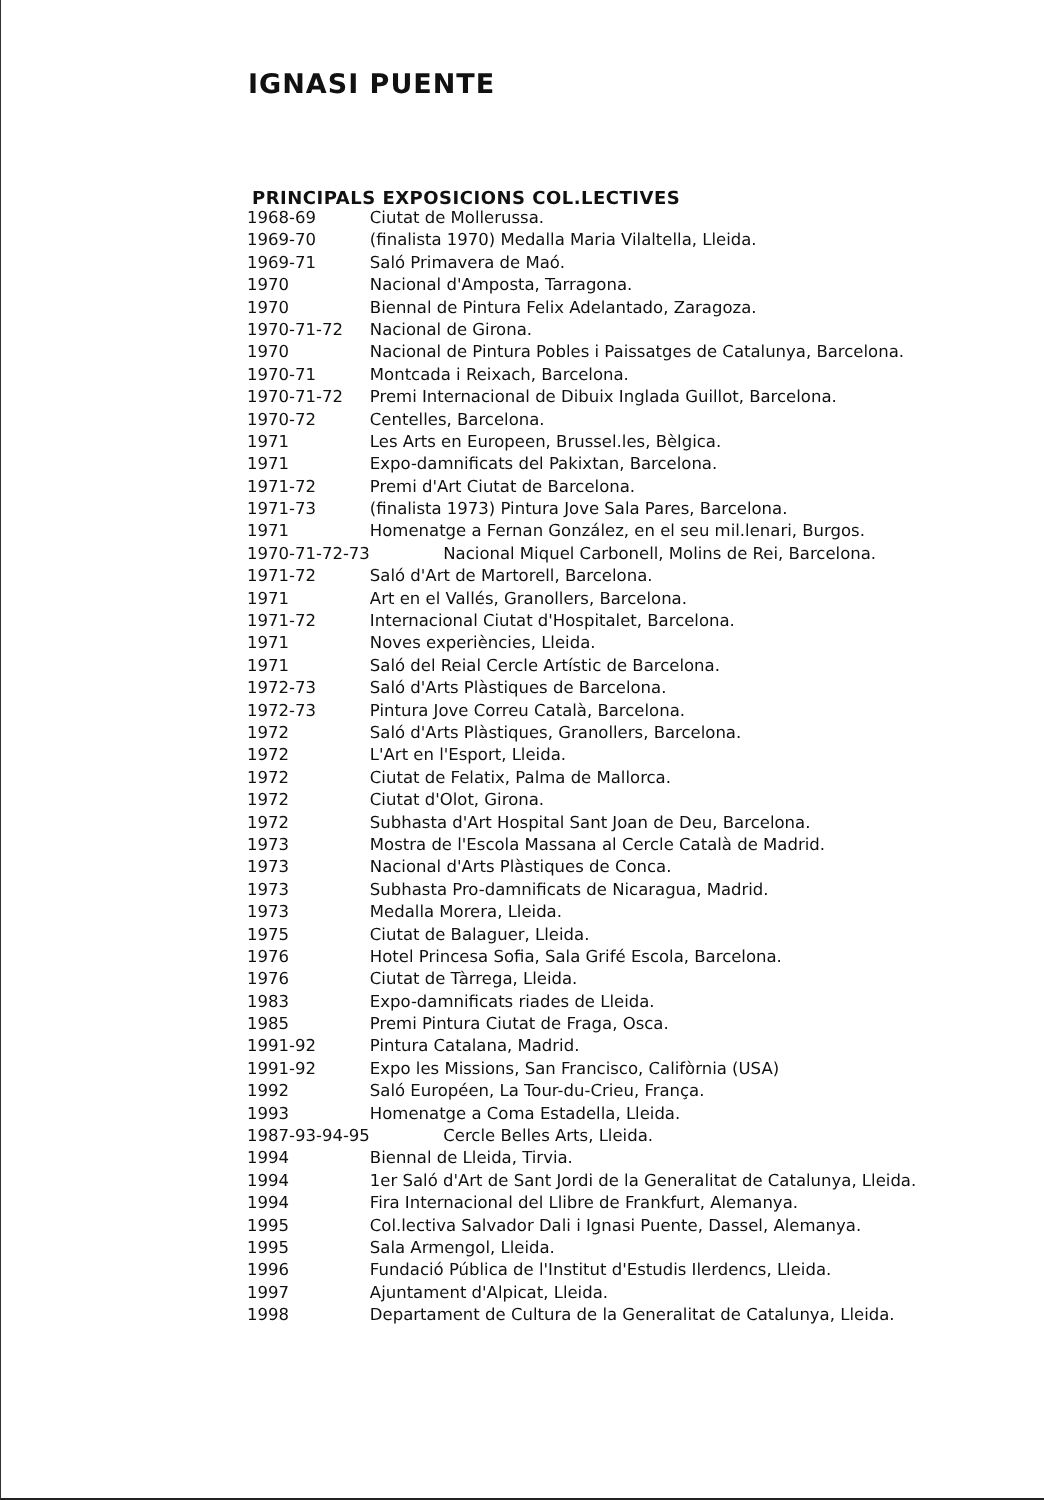IGNASI PUENTE
PRINCIPALS EXPOSICIONS COL.LECTIVES
| 1968-69 | Ciutat de Mollerussa. |
| 1969-70 | (finalista 1970) Medalla Maria Vilaltella, Lleida. |
| 1969-71 | Saló Primavera de Maó. |
| 1970 | Nacional d'Amposta, Tarragona. |
| 1970 | Biennal de Pintura Felix Adelantado, Zaragoza. |
| 1970-71-72 | Nacional de Girona. |
| 1970 | Nacional de Pintura Pobles i Paissatges de Catalunya, Barcelona. |
| 1970-71 | Montcada i Reixach, Barcelona. |
| 1970-71-72 | Premi Internacional de Dibuix Inglada Guillot, Barcelona. |
| 1970-72 | Centelles, Barcelona. |
| 1971 | Les Arts en Europeen, Brussel.les, Bèlgica. |
| 1971 | Expo-damnificats del Pakixtan, Barcelona. |
| 1971-72 | Premi d'Art Ciutat de Barcelona. |
| 1971-73 | (finalista 1973) Pintura Jove Sala Pares, Barcelona. |
| 1971 | Homenatge a Fernan González, en el seu mil.lenari, Burgos. |
| 1970-71-72-73 | Nacional Miquel Carbonell, Molins de Rei, Barcelona. |
| 1971-72 | Saló d'Art de Martorell, Barcelona. |
| 1971 | Art en el Vallés, Granollers, Barcelona. |
| 1971-72 | Internacional Ciutat d'Hospitalet, Barcelona. |
| 1971 | Noves experiències, Lleida. |
| 1971 | Saló del Reial Cercle Artístic de Barcelona. |
| 1972-73 | Saló d'Arts Plàstiques de Barcelona. |
| 1972-73 | Pintura Jove Correu Català, Barcelona. |
| 1972 | Saló d'Arts Plàstiques, Granollers, Barcelona. |
| 1972 | L'Art en l'Esport, Lleida. |
| 1972 | Ciutat de Felatix, Palma de Mallorca. |
| 1972 | Ciutat d'Olot, Girona. |
| 1972 | Subhasta d'Art Hospital Sant Joan de Deu, Barcelona. |
| 1973 | Mostra de l'Escola Massana al Cercle Català de Madrid. |
| 1973 | Nacional d'Arts Plàstiques de Conca. |
| 1973 | Subhasta Pro-damnificats de Nicaragua, Madrid. |
| 1973 | Medalla Morera, Lleida. |
| 1975 | Ciutat de Balaguer, Lleida. |
| 1976 | Hotel Princesa Sofia, Sala Grifé Escola, Barcelona. |
| 1976 | Ciutat de Tàrrega, Lleida. |
| 1983 | Expo-damnificats riades de Lleida. |
| 1985 | Premi Pintura Ciutat de Fraga, Osca. |
| 1991-92 | Pintura Catalana, Madrid. |
| 1991-92 | Expo les Missions, San Francisco, Califòrnia (USA) |
| 1992 | Saló Européen, La Tour-du-Crieu, França. |
| 1993 | Homenatge a Coma Estadella, Lleida. |
| 1987-93-94-95 | Cercle Belles Arts, Lleida. |
| 1994 | Biennal de Lleida, Tirvia. |
| 1994 | 1er Saló d'Art de Sant Jordi de la Generalitat de Catalunya, Lleida. |
| 1994 | Fira Internacional del Llibre de Frankfurt, Alemanya. |
| 1995 | Col.lectiva Salvador Dali i Ignasi Puente, Dassel, Alemanya. |
| 1995 | Sala Armengol, Lleida. |
| 1996 | Fundació Pública de l'Institut d'Estudis Ilerdencs, Lleida. |
| 1997 | Ajuntament d'Alpicat, Lleida. |
| 1998 | Departament de Cultura de la Generalitat de Catalunya, Lleida. |